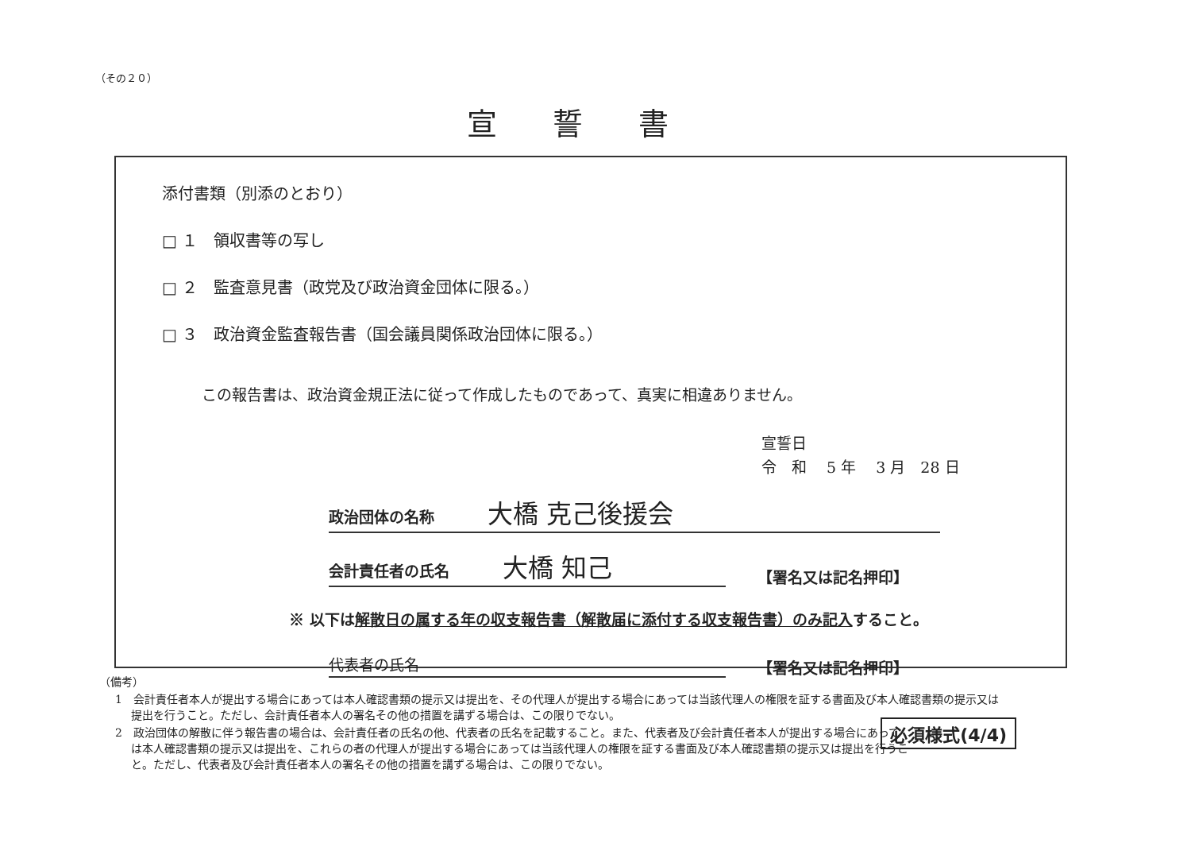（その２０）
宣誓書
添付書類（別添のとおり）
□ １　領収書等の写し
□ ２　監査意見書（政党及び政治資金団体に限る。）
□ ３　政治資金監査報告書（国会議員関係政治団体に限る。）
この報告書は、政治資金規正法に従って作成したものであって、真実に相違ありません。
宣誓日
令　和　 5 年　 3 月　28 日
政治団体の名称 大橋 克己後援会
会計責任者の氏名 大橋 知己 【署名又は記名押印】
※ 以下は解散日の属する年の収支報告書（解散届に添付する収支報告書）のみ記入すること。
代表者の氏名 【署名又は記名押印】
（備考）
1　会計責任者本人が提出する場合にあっては本人確認書類の提示又は提出を、その代理人が提出する場合にあっては当該代理人の権限を証する書面及び本人確認書類の提示又は提出を行うこと。ただし、会計責任者本人の署名その他の措置を講ずる場合は、この限りでない。
2　政治団体の解散に伴う報告書の場合は、会計責任者の氏名の他、代表者の氏名を記載すること。また、代表者及び会計責任者本人が提出する場合にあっては本人確認書類の提示又は提出を、これらの者の代理人が提出する場合にあっては当該代理人の権限を証する書面及び本人確認書類の提示又は提出を行うこと。ただし、代表者及び会計責任者本人の署名その他の措置を講ずる場合は、この限りでない。
必須様式(4/4)